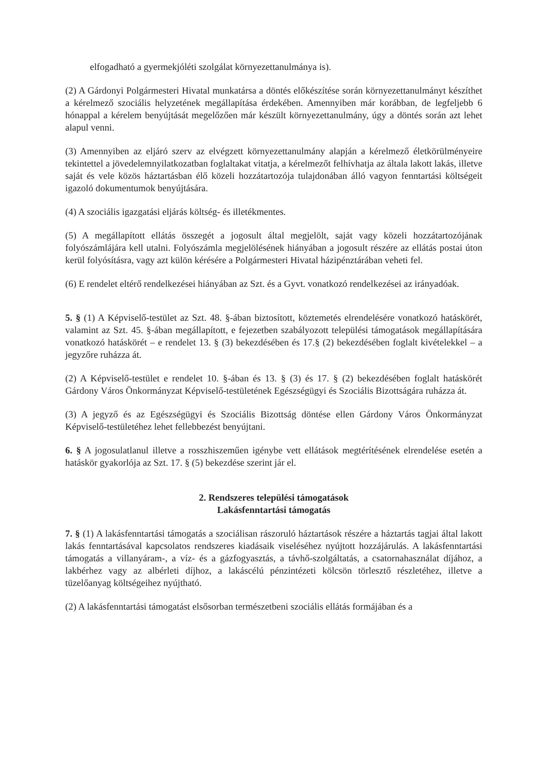elfogadható a gyermekjóléti szolgálat környezettanulmánya is).
(2) A Gárdonyi Polgármesteri Hivatal munkatársa a döntés előkészítése során környezettanulmányt készíthet a kérelmező szociális helyzetének megállapítása érdekében. Amennyiben már korábban, de legfeljebb 6 hónappal a kérelem benyújtását megelőzően már készült környezettanulmány, úgy a döntés során azt lehet alapul venni.
(3) Amennyiben az eljáró szerv az elvégzett környezettanulmány alapján a kérelmező életkörülményeire tekintettel a jövedelemnyilatkozatban foglaltakat vitatja, a kérelmezőt felhívhatja az általa lakott lakás, illetve saját és vele közös háztartásban élő közeli hozzátartozója tulajdonában álló vagyon fenntartási költségeit igazoló dokumentumok benyújtására.
(4) A szociális igazgatási eljárás költség- és illetékmentes.
(5) A megállapított ellátás összegét a jogosult által megjelölt, saját vagy közeli hozzátartozójának folyószámlájára kell utalni. Folyószámla megjelölésének hiányában a jogosult részére az ellátás postai úton kerül folyósításra, vagy azt külön kérésére a Polgármesteri Hivatal házipénztárában veheti fel.
(6) E rendelet eltérő rendelkezései hiányában az Szt. és a Gyvt. vonatkozó rendelkezései az irányadóak.
5. § (1) A Képviselő-testület az Szt. 48. §-ában biztosított, köztemetés elrendelésére vonatkozó hatáskörét, valamint az Szt. 45. §-ában megállapított, e fejezetben szabályozott települési támogatások megállapítására vonatkozó hatáskörét – e rendelet 13. § (3) bekezdésében és 17.§ (2) bekezdésében foglalt kivételekkel – a jegyzőre ruházza át.
(2) A Képviselő-testület e rendelet 10. §-ában és 13. § (3) és 17. § (2) bekezdésében foglalt hatáskörét Gárdony Város Önkormányzat Képviselő-testületének Egészségügyi és Szociális Bizottságára ruházza át.
(3) A jegyző és az Egészségügyi és Szociális Bizottság döntése ellen Gárdony Város Önkormányzat Képviselő-testületéhez lehet fellebbezést benyújtani.
6. § A jogosulatlanul illetve a rosszhiszeműen igénybe vett ellátások megtérítésének elrendelése esetén a hatáskör gyakorlója az Szt. 17. § (5) bekezdése szerint jár el.
2. Rendszeres települési támogatások
Lakásfenntartási támogatás
7. § (1) A lakásfenntartási támogatás a szociálisan rászoruló háztartások részére a háztartás tagjai által lakott lakás fenntartásával kapcsolatos rendszeres kiadásaik viseléséhez nyújtott hozzájárulás. A lakásfenntartási támogatás a villanyáram-, a víz- és a gázfogyasztás, a távhő-szolgáltatás, a csatornahasználat díjához, a lakbérhez vagy az albérleti díjhoz, a lakáscélú pénzintézeti kölcsön törlesztő részletéhez, illetve a tüzelőanyag költségeihez nyújtható.
(2) A lakásfenntartási támogatást elsősorban természetbeni szociális ellátás formájában és a